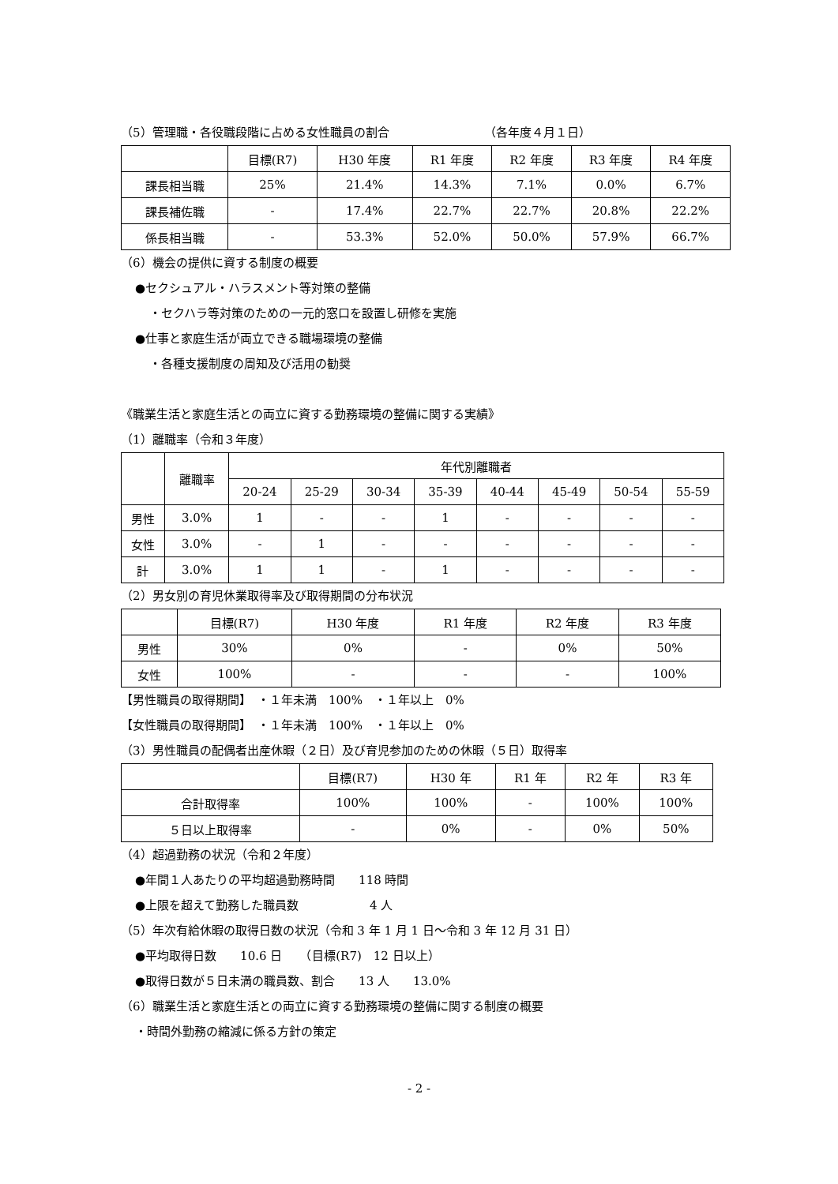（5）管理職・各役職段階に占める女性職員の割合 （各年度４月１日）
| | 目標(R7) | H30 年度 | R1 年度 | R2 年度 | R3 年度 | R4 年度 |
| --- | --- | --- | --- | --- | --- | --- |
| 課長相当職 | 25% | 21.4% | 14.3% | 7.1% | 0.0% | 6.7% |
| 課長補佐職 | - | 17.4% | 22.7% | 22.7% | 20.8% | 22.2% |
| 係長相当職 | - | 53.3% | 52.0% | 50.0% | 57.9% | 66.7% |
（6）機会の提供に資する制度の概要
●セクシュアル・ハラスメント等対策の整備
・セクハラ等対策のための一元的窓口を設置し研修を実施
●仕事と家庭生活が両立できる職場環境の整備
・各種支援制度の周知及び活用の勧奨
《職業生活と家庭生活との両立に資する勤務環境の整備に関する実績》
（1）離職率（令和３年度）
| | 離職率 | 年代別離職者 | | | | | | | |
| --- | --- | --- | --- | --- | --- | --- | --- | --- | --- |
| | | 20-24 | 25-29 | 30-34 | 35-39 | 40-44 | 45-49 | 50-54 | 55-59 |
| 男性 | 3.0% | 1 | - | - | 1 | - | - | - | - |
| 女性 | 3.0% | - | 1 | - | - | - | - | - | - |
| 計 | 3.0% | 1 | 1 | - | 1 | - | - | - | - |
（2）男女別の育児休業取得率及び取得期間の分布状況
| | 目標(R7) | H30 年度 | R1 年度 | R2 年度 | R3 年度 |
| --- | --- | --- | --- | --- | --- |
| 男性 | 30% | 0% | - | 0% | 50% |
| 女性 | 100% | - | - | - | 100% |
【男性職員の取得期間】　・１年未満　100%　・１年以上　0%
【女性職員の取得期間】　・１年未満　100%　・１年以上　0%
（3）男性職員の配偶者出産休暇（２日）及び育児参加のための休暇（５日）取得率
| | 目標(R7) | H30 年 | R1 年 | R2 年 | R3 年 |
| --- | --- | --- | --- | --- | --- |
| 合計取得率 | 100% | 100% | - | 100% | 100% |
| ５日以上取得率 | - | 0% | - | 0% | 50% |
（4）超過勤務の状況（令和２年度）
●年間１人あたりの平均超過勤務時間　　118 時間
●上限を超えて勤務した職員数　　　　　　4 人
（5）年次有給休暇の取得日数の状況（令和 3 年 1 月 1 日～令和 3 年 12 月 31 日）
●平均取得日数　　10.6 日　　（目標(R7)　12 日以上）
●取得日数が５日未満の職員数、割合　　13 人　　13.0%
（6）職業生活と家庭生活との両立に資する勤務環境の整備に関する制度の概要
・時間外勤務の縮減に係る方針の策定
- 2 -